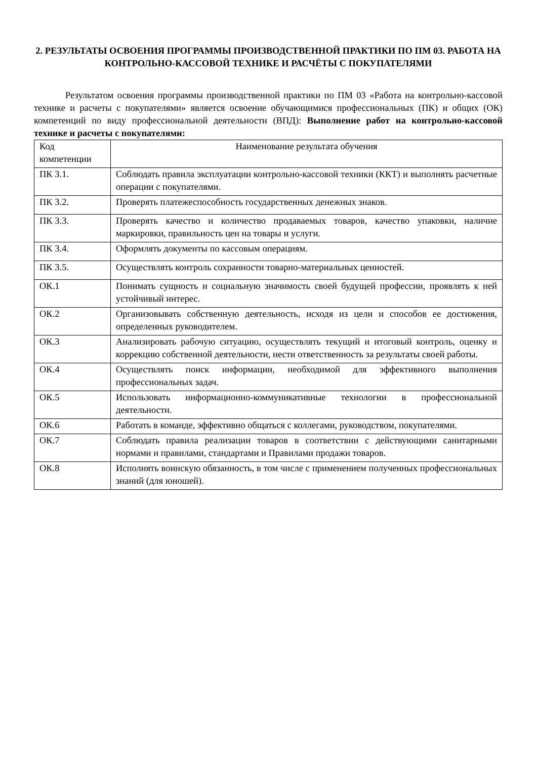2. РЕЗУЛЬТАТЫ ОСВОЕНИЯ ПРОГРАММЫ ПРОИЗВОДСТВЕННОЙ ПРАКТИКИ ПО ПМ 03. РАБОТА НА КОНТРОЛЬНО-КАССОВОЙ ТЕХНИКЕ И РАСЧЁТЫ С ПОКУПАТЕЛЯМИ
Результатом освоения программы производственной практики по ПМ 03 «Работа на контрольно-кассовой технике и расчеты с покупателями» является освоение обучающимися профессиональных (ПК) и общих (ОК) компетенций по виду профессиональной деятельности (ВПД): Выполнение работ на контрольно-кассовой технике и расчеты с покупателями:
| Код компетенции | Наименование результата обучения |
| ПК 3.1. | Соблюдать правила эксплуатации контрольно-кассовой техники (ККТ) и выполнять расчетные операции с покупателями. |
| ПК 3.2. | Проверять платежеспособность государственных денежных знаков. |
| ПК 3.3. | Проверять качество и количество продаваемых товаров, качество упаковки, наличие маркировки, правильность цен на товары и услуги. |
| ПК 3.4. | Оформлять документы по кассовым операциям. |
| ПК 3.5. | Осуществлять контроль сохранности товарно-материальных ценностей. |
| ОК.1 | Понимать сущность и социальную значимость своей будущей профессии, проявлять к ней устойчивый интерес. |
| ОК.2 | Организовывать собственную деятельность, исходя из цели и способов ее достижения, определенных руководителем. |
| ОК.3 | Анализировать рабочую ситуацию, осуществлять текущий и итоговый контроль, оценку и коррекцию собственной деятельности, нести ответственность за результаты своей работы. |
| ОК.4 | Осуществлять поиск информации, необходимой для эффективного выполнения профессиональных задач. |
| ОК.5 | Использовать информационно-коммуникативные технологии в профессиональной деятельности. |
| ОК.6 | Работать в команде, эффективно общаться с коллегами, руководством, покупателями. |
| ОК.7 | Соблюдать правила реализации товаров в соответствии с действующими санитарными нормами и правилами, стандартами и Правилами продажи товаров. |
| ОК.8 | Исполнять воинскую обязанность, в том числе с применением полученных профессиональных знаний (для юношей). |